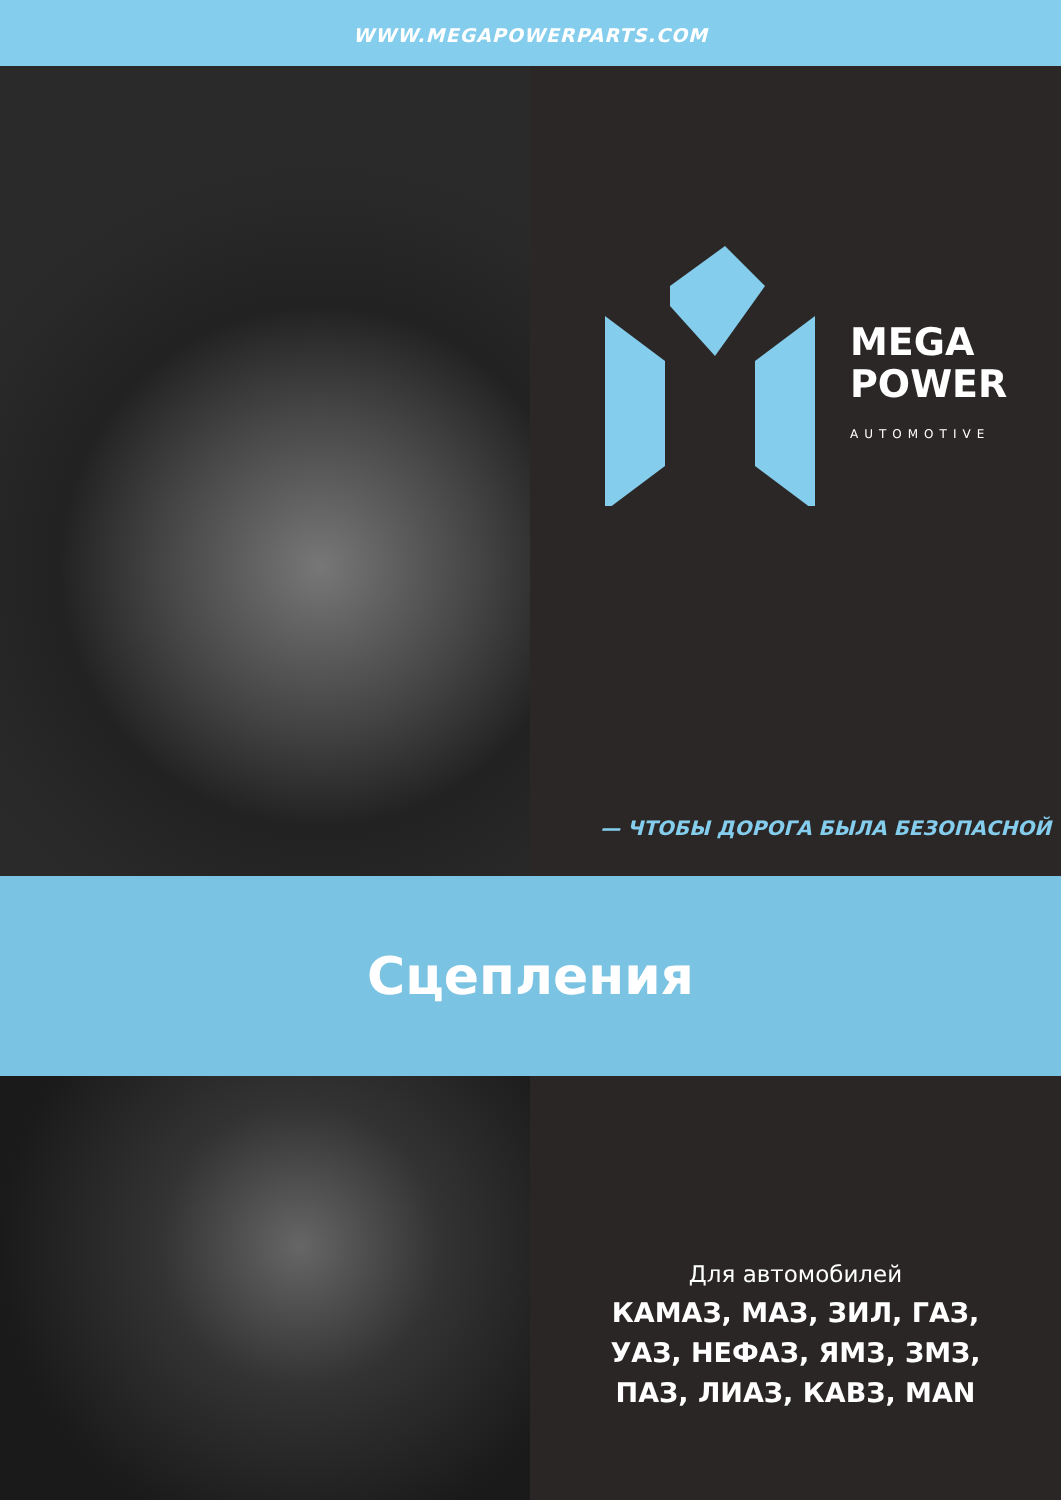WWW.MEGAPOWERPARTS.COM
MEGA
POWER
AUTOMOTIVE
— ЧТОБЫ ДОРОГА БЫЛА БЕЗОПАСНОЙ
Сцепления
Для автомобилей
КАМАЗ, МАЗ, ЗИЛ, ГАЗ,
УАЗ, НЕФАЗ, ЯМЗ, ЗМЗ,
ПАЗ, ЛИАЗ, КАВЗ, MAN